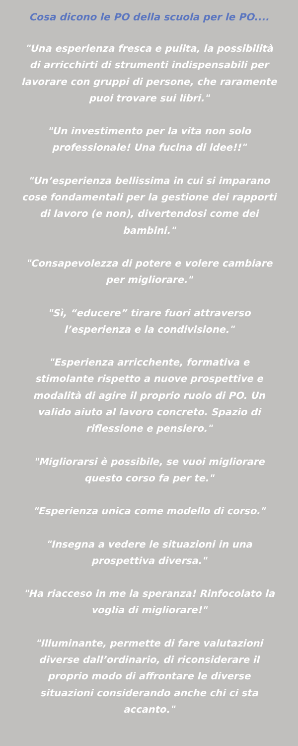Cosa dicono le PO della scuola per le PO....
"Una esperienza fresca e pulita, la possibilità di arricchirti di strumenti indispensabili per lavorare con gruppi di persone, che raramente puoi trovare sui libri."
"Un investimento per la vita non solo professionale! Una fucina di idee!!"
"Un’esperienza bellissima in cui si imparano cose fondamentali per la gestione dei rapporti di lavoro (e non), divertendosi come dei bambini."
"Consapevolezza di potere e volere cambiare per migliorare."
"Sì, “educere” tirare fuori attraverso l’esperienza e la condivisione."
"Esperienza arricchente, formativa e stimolante rispetto a nuove prospettive e modalità di agire il proprio ruolo di PO. Un valido aiuto al lavoro concreto. Spazio di riflessione e pensiero."
"Migliorarsi è possibile, se vuoi migliorare questo corso fa per te."
"Esperienza unica come modello di corso."
"Insegna a vedere le situazioni in una prospettiva diversa."
"Ha riacceso in me la speranza! Rinfocolato la voglia di migliorare!"
"Illuminante, permette di fare valutazioni diverse dall’ordinario, di riconsiderare il proprio modo di affrontare le diverse situazioni considerando anche chi ci sta accanto."